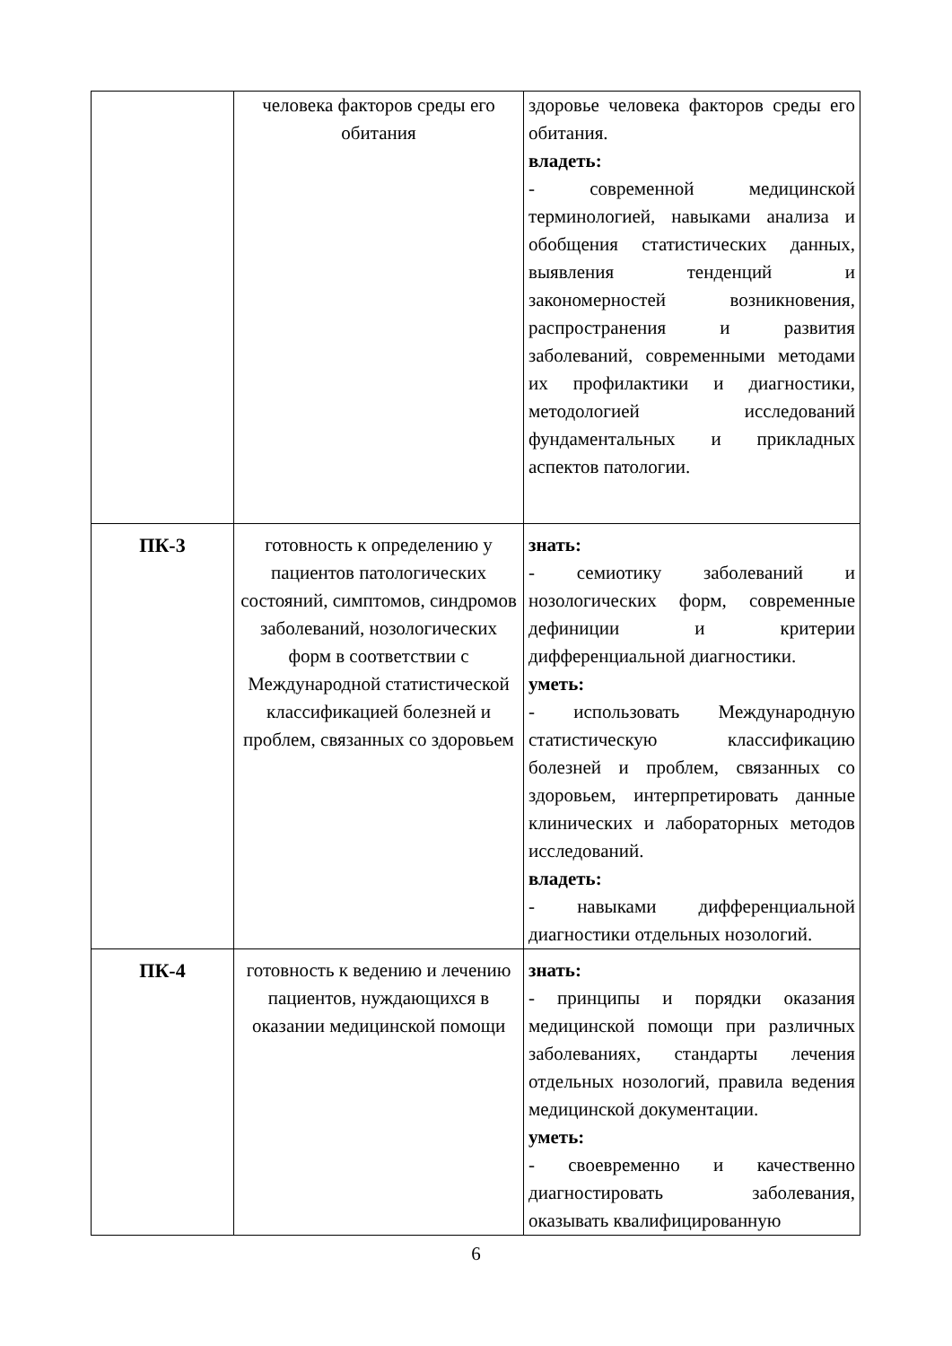| | человека факторов среды его обитания | здоровье человека факторов среды его обитания. владеть: - современной медицинской терминологией, навыками анализа и обобщения статистических данных, выявления тенденций и закономерностей возникновения, распространения и развития заболеваний, современными методами их профилактики и диагностики, методологией исследований фундаментальных и прикладных аспектов патологии. |
| ПК-3 | готовность к определению у пациентов патологических состояний, симптомов, синдромов заболеваний, нозологических форм в соответствии с Международной статистической классификацией болезней и проблем, связанных со здоровьем | знать: - семиотику заболеваний и нозологических форм, современные дефиниции и критерии дифференциальной диагностики. уметь: - использовать Международную статистическую классификацию болезней и проблем, связанных со здоровьем, интерпретировать данные клинических и лабораторных методов исследований. владеть: - навыками дифференциальной диагностики отдельных нозологий. |
| ПК-4 | готовность к ведению и лечению пациентов, нуждающихся в оказании медицинской помощи | знать: - принципы и порядки оказания медицинской помощи при различных заболеваниях, стандарты лечения отдельных нозологий, правила ведения медицинской документации. уметь: - своевременно и качественно диагностировать заболевания, оказывать квалифицированную |
6